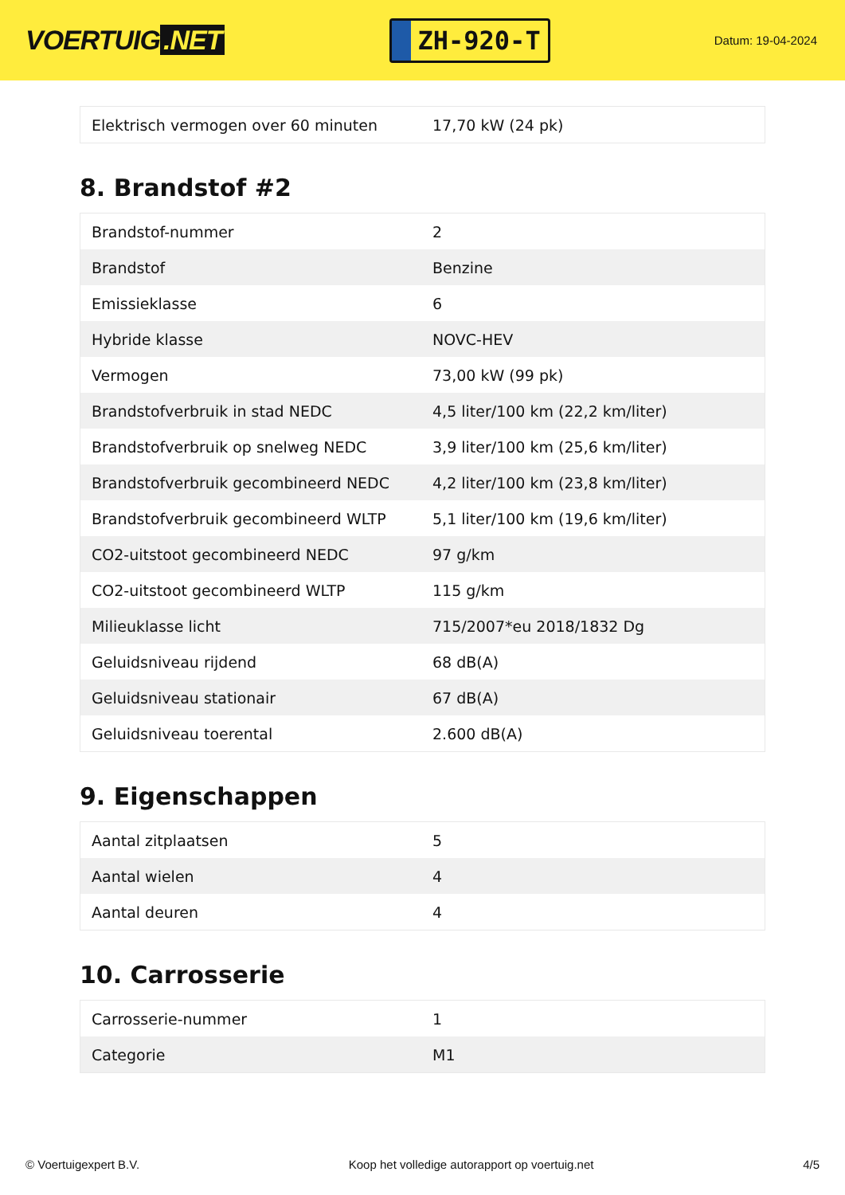VOERTUIG.NET
ZH-920-T
Datum: 19-04-2024
| Elektrisch vermogen over 60 minuten | 17,70 kW (24 pk) |
8. Brandstof #2
| Brandstof-nummer | 2 |
| Brandstof | Benzine |
| Emissieklasse | 6 |
| Hybride klasse | NOVC-HEV |
| Vermogen | 73,00 kW (99 pk) |
| Brandstofverbruik in stad NEDC | 4,5 liter/100 km (22,2 km/liter) |
| Brandstofverbruik op snelweg NEDC | 3,9 liter/100 km (25,6 km/liter) |
| Brandstofverbruik gecombineerd NEDC | 4,2 liter/100 km (23,8 km/liter) |
| Brandstofverbruik gecombineerd WLTP | 5,1 liter/100 km (19,6 km/liter) |
| CO2-uitstoot gecombineerd NEDC | 97 g/km |
| CO2-uitstoot gecombineerd WLTP | 115 g/km |
| Milieuklasse licht | 715/2007*eu 2018/1832 Dg |
| Geluidsniveau rijdend | 68 dB(A) |
| Geluidsniveau stationair | 67 dB(A) |
| Geluidsniveau toerental | 2.600 dB(A) |
9. Eigenschappen
| Aantal zitplaatsen | 5 |
| Aantal wielen | 4 |
| Aantal deuren | 4 |
10. Carrosserie
| Carrosserie-nummer | 1 |
| Categorie | M1 |
© Voertuigexpert B.V. Koop het volledige autorapport op voertuig.net 4/5